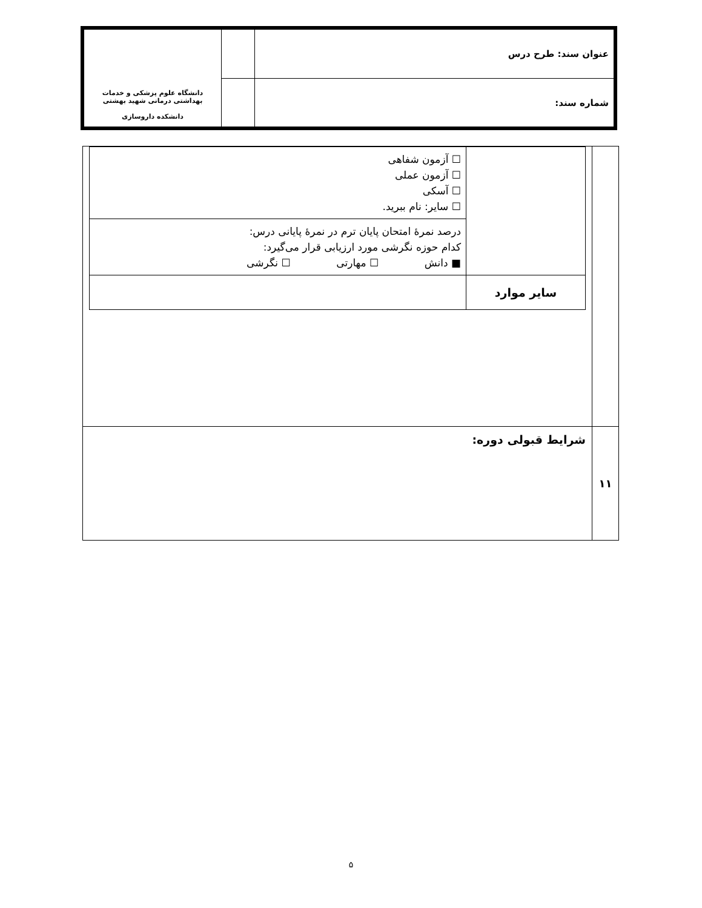| عنوان سند: طرح درس | | دانشگاه علوم پزشکی و خدمات بهداشتی درمانی شهید بهشتی دانشکده داروسازی |
| شماره سند: | | |
| | / / ☐ آزمون شفاهی ☐ آزمون عملی ☐ آسکی ☐ سایر: نام ببرید. / / / درصد نمرهٔ امتحان پایان ترم در نمرهٔ پایانی درس: کدام حوزه نگرشی مورد ارزیابی قرار می‌گیرد: ■ دانش ☐ مهارتی ☐ نگرشی / / سایر موارد / / |
| ۱۱ | شرایط قبولی دوره: |
۵